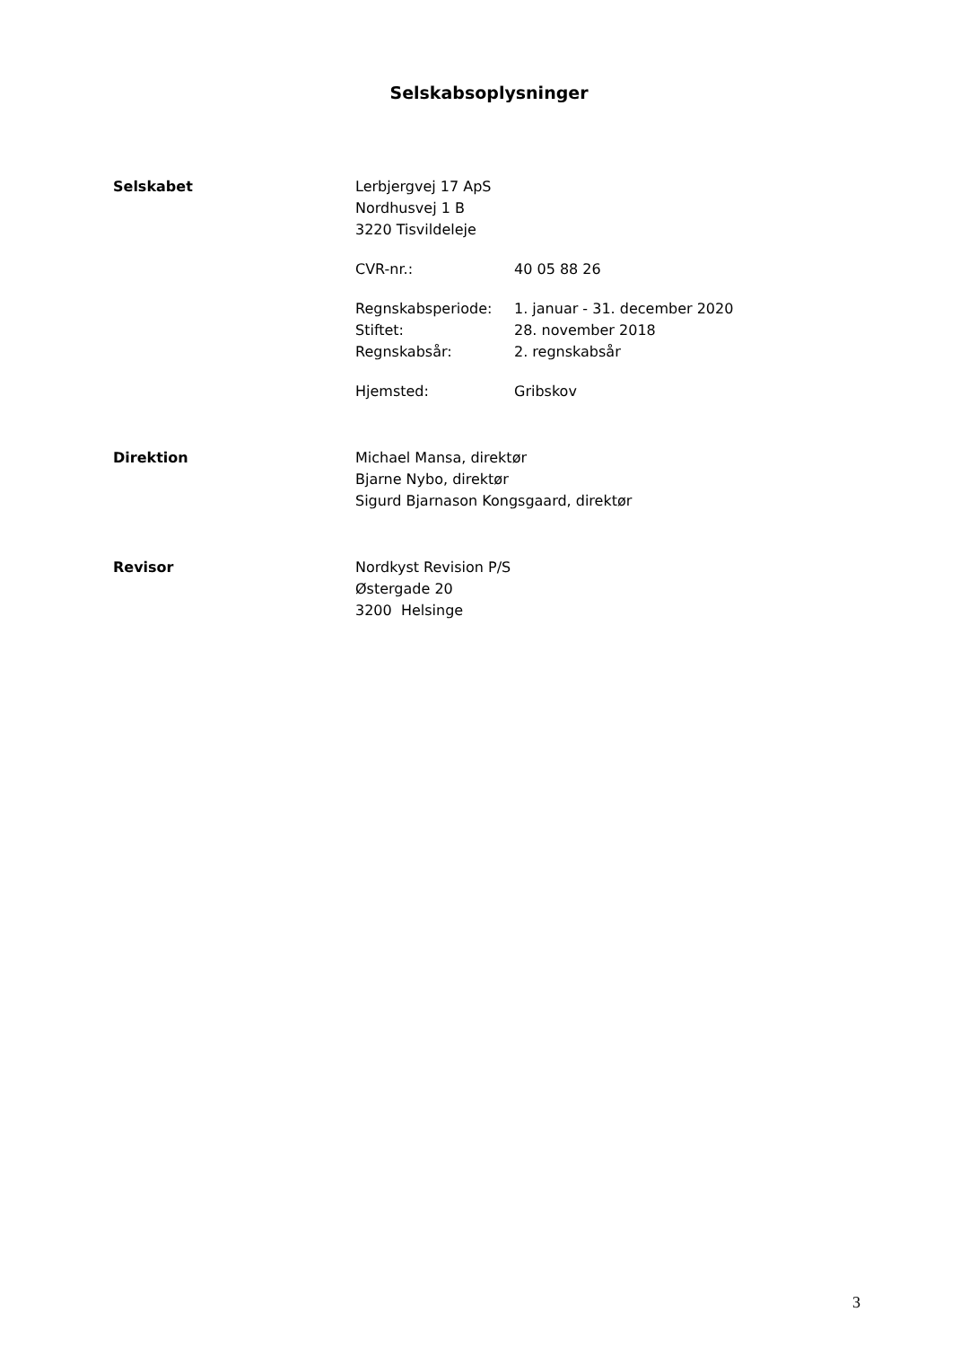Selskabsoplysninger
Selskabet
Lerbjergvej 17 ApS
Nordhusvej 1 B
3220 Tisvildeleje
CVR-nr.: 40 05 88 26
Regnskabsperiode: 1. januar - 31. december 2020
Stiftet: 28. november 2018
Regnskabsår: 2. regnskabsår
Hjemsted: Gribskov
Direktion
Michael Mansa, direktør
Bjarne Nybo, direktør
Sigurd Bjarnason Kongsgaard, direktør
Revisor
Nordkyst Revision P/S
Østergade 20
3200 Helsinge
3